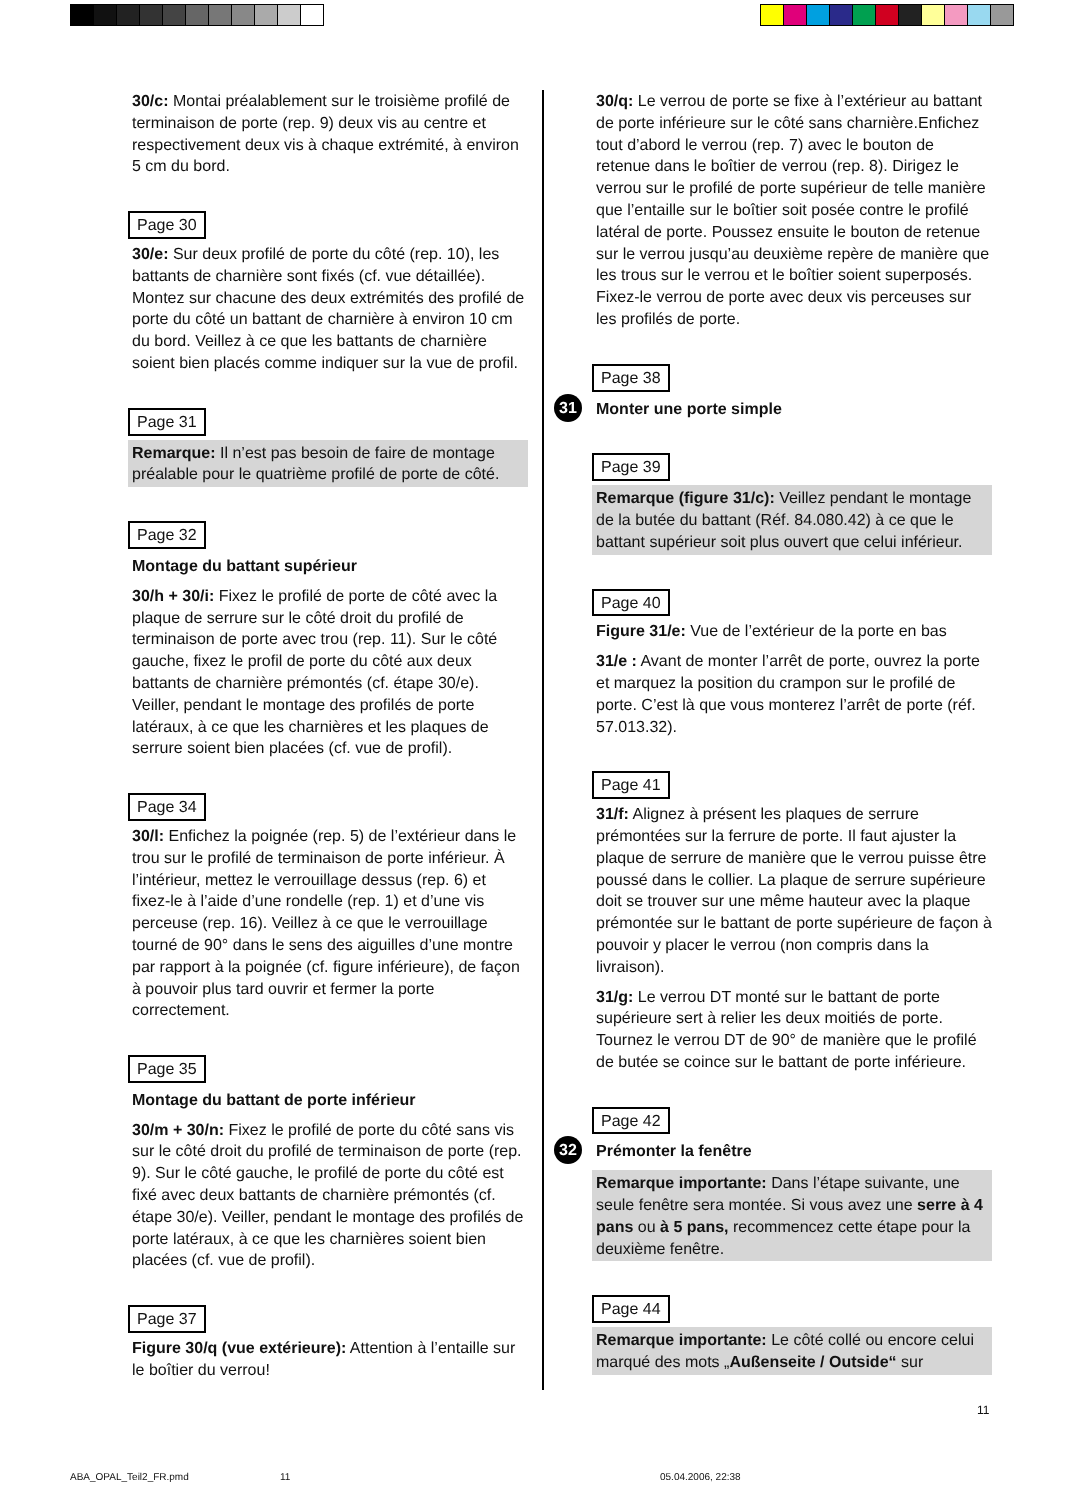30/c: Montai préalablement sur le troisième profilé de terminaison de porte (rep. 9) deux vis au centre et respectivement deux vis à chaque extrémité, à environ 5 cm du bord.
Page 30
30/e: Sur deux profilé de porte du côté (rep. 10), les battants de charnière sont fixés (cf. vue détaillée). Montez sur chacune des deux extrémités des profilé de porte du côté un battant de charnière à environ 10 cm du bord. Veillez à ce que les battants de charnière soient bien placés comme indiquer sur la vue de profil.
Page 31
Remarque: Il n’est pas besoin de faire de montage préalable pour le quatrième profilé de porte de côté.
Page 32
Montage du battant supérieur
30/h + 30/i: Fixez le profilé de porte de côté avec la plaque de serrure sur le côté droit du profilé de terminaison de porte avec trou (rep. 11). Sur le côté gauche, fixez le profil de porte du côté aux deux battants de charnière prémontés (cf. étape 30/e). Veiller, pendant le montage des profilés de porte latéraux, à ce que les charnières et les plaques de serrure soient bien placées (cf. vue de profil).
Page 34
30/l: Enfichez la poignée (rep. 5) de l’extérieur dans le trou sur le profilé de terminaison de porte inférieur. À l’intérieur, mettez le verrouillage dessus (rep. 6) et fixez-le à l’aide d’une rondelle (rep. 1) et d’une vis perceuse (rep. 16). Veillez à ce que le verrouillage tourné de 90° dans le sens des aiguilles d’une montre par rapport à la poignée (cf. figure inférieure), de façon à pouvoir plus tard ouvrir et fermer la porte correctement.
Page 35
Montage du battant de porte inférieur
30/m + 30/n: Fixez le profilé de porte du côté sans vis sur le côté droit du profilé de terminaison de porte (rep. 9). Sur le côté gauche, le profilé de porte du côté est fixé avec deux battants de charnière prémontés (cf. étape 30/e). Veiller, pendant le montage des profilés de porte latéraux, à ce que les charnières soient bien placées (cf. vue de profil).
Page 37
Figure 30/q (vue extérieure): Attention à l’entaille sur le boîtier du verrou!
30/q: Le verrou de porte se fixe à l’extérieur au battant de porte inférieure sur le côté sans charnière.Enfichez tout d’abord le verrou (rep. 7) avec le bouton de retenue dans le boîtier de verrou (rep. 8). Dirigez le verrou sur le profilé de porte supérieur de telle manière que l’entaille sur le boîtier soit posée contre le profilé latéral de porte. Poussez ensuite le bouton de retenue sur le verrou jusqu’au deuxième repère de manière que les trous sur le verrou et le boîtier soient superposés. Fixez-le verrou de porte avec deux vis perceuses sur les profilés de porte.
Page 38
31 Monter une porte simple
Page 39
Remarque (figure 31/c): Veillez pendant le montage de la butée du battant (Réf. 84.080.42) à ce que le battant supérieur soit plus ouvert que celui inférieur.
Page 40
Figure 31/e: Vue de l’extérieur de la porte en bas
31/e : Avant de monter l’arrêt de porte, ouvrez la porte et marquez la position du crampon sur le profilé de porte. C’est là que vous monterez l’arrêt de porte (réf. 57.013.32).
Page 41
31/f: Alignez à présent les plaques de serrure prémontées sur la ferrure de porte. Il faut ajuster la plaque de serrure de manière que le verrou puisse être poussé dans le collier. La plaque de serrure supérieure doit se trouver sur une même hauteur avec la plaque prémontée sur le battant de porte supérieure de façon à pouvoir y placer le verrou (non compris dans la livraison).
31/g: Le verrou DT monté sur le battant de porte supérieure sert à relier les deux moitiés de porte. Tournez le verrou DT de 90° de manière que le profilé de butée se coince sur le battant de porte inférieure.
Page 42
32 Prémonter la fenêtre
Remarque importante: Dans l’étape suivante, une seule fenêtre sera montée. Si vous avez une serre à 4 pans ou à 5 pans, recommencez cette étape pour la deuxième fenêtre.
Page 44
Remarque importante: Le côté collé ou encore celui marqué des mots „Außenseite / Outside“ sur
11
ABA_OPAL_Teil2_FR.pmd 11 05.04.2006, 22:38